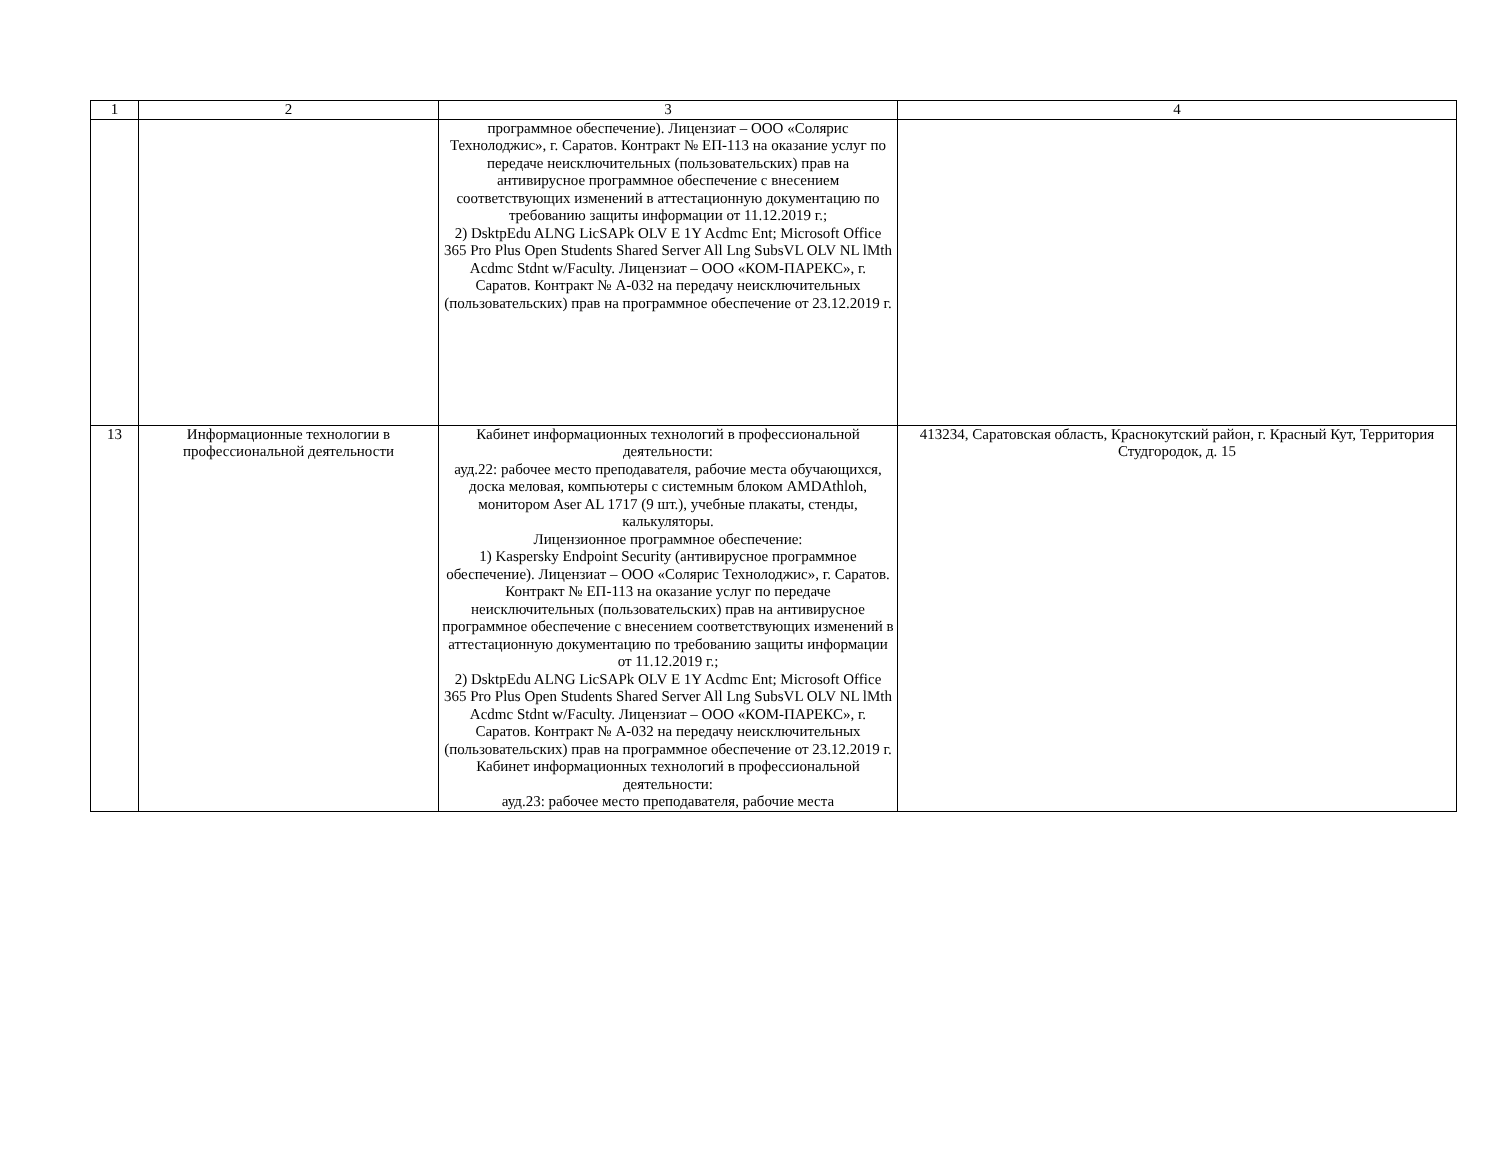| 1 | 2 | 3 | 4 |
| --- | --- | --- | --- |
| | | программное обеспечение). Лицензиат – ООО «Солярис Технолоджис», г. Саратов. Контракт № ЕП-113 на оказание услуг по передаче неисключительных (пользовательских) прав на антивирусное программное обеспечение с внесением соответствующих изменений в аттестационную документацию по требованию защиты информации от 11.12.2019 г.; 2) DsktpEdu ALNG LicSAPk OLV E 1Y Acdmc Ent; Microsoft Office 365 Pro Plus Open Students Shared Server All Lng SubsVL OLV NL lMth Acdmc Stdnt w/Faculty. Лицензиат – ООО «КОМ-ПАРЕКС», г. Саратов. Контракт № А-032 на передачу неисключительных (пользовательских) прав на программное обеспечение от 23.12.2019 г. | |
| 13 | Информационные технологии в профессиональной деятельности | Кабинет информационных технологий в профессиональной деятельности: ауд.22: рабочее место преподавателя, рабочие места обучающихся, доска меловая, компьютеры с системным блоком AMDAthloh, монитором Aser AL 1717 (9 шт.), учебные плакаты, стенды, калькуляторы. Лицензионное программное обеспечение: 1) Kaspersky Endpoint Security (антивирусное программное обеспечение). Лицензиат – ООО «Солярис Технолоджис», г. Саратов. Контракт № ЕП-113 на оказание услуг по передаче неисключительных (пользовательских) прав на антивирусное программное обеспечение с внесением соответствующих изменений в аттестационную документацию по требованию защиты информации от 11.12.2019 г.; 2) DsktpEdu ALNG LicSAPk OLV E 1Y Acdmc Ent; Microsoft Office 365 Pro Plus Open Students Shared Server All Lng SubsVL OLV NL lMth Acdmc Stdnt w/Faculty. Лицензиат – ООО «КОМ-ПАРЕКС», г. Саратов. Контракт № А-032 на передачу неисключительных (пользовательских) прав на программное обеспечение от 23.12.2019 г. Кабинет информационных технологий в профессиональной деятельности: ауд.23: рабочее место преподавателя, рабочие места | 413234, Саратовская область, Краснокутский район, г. Красный Кут, Территория Студгородок, д. 15 |